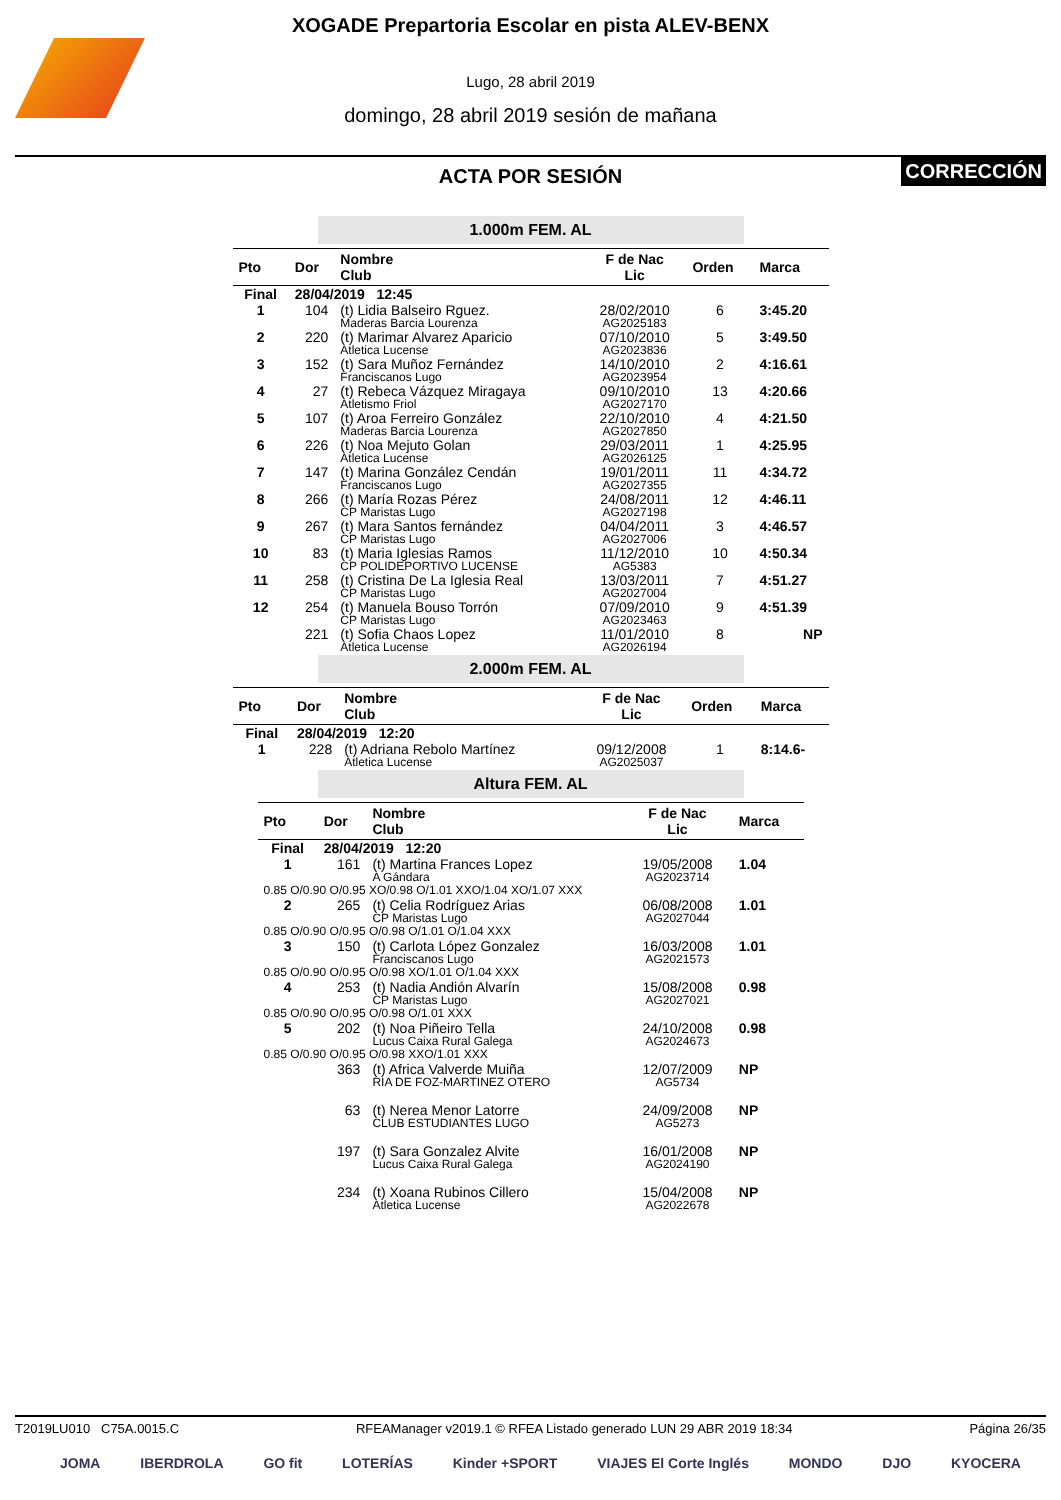XOGADE Prepartoria Escolar en pista ALEV-BENX
Lugo, 28 abril 2019
domingo, 28 abril 2019 sesión de mañana
ACTA POR SESIÓN CORRECCIÓN
1.000m FEM. AL
| Pto | Dor | Nombre Club | F de Nac Lic | Orden | Marca |
| --- | --- | --- | --- | --- | --- |
| Final | 28/04/2019 12:45 | | | | |
| 1 | 104 | (t) Lidia Balseiro Rguez. Maderas Barcia Lourenza | 28/02/2010 AG2025183 | 6 | 3:45.20 |
| 2 | 220 | (t) Marimar Alvarez Aparicio Atletica Lucense | 07/10/2010 AG2023836 | 5 | 3:49.50 |
| 3 | 152 | (t) Sara Muñoz Fernández Franciscanos Lugo | 14/10/2010 AG2023954 | 2 | 4:16.61 |
| 4 | 27 | (t) Rebeca Vázquez Miragaya Atletismo Friol | 09/10/2010 AG2027170 | 13 | 4:20.66 |
| 5 | 107 | (t) Aroa Ferreiro González Maderas Barcia Lourenza | 22/10/2010 AG2027850 | 4 | 4:21.50 |
| 6 | 226 | (t) Noa Mejuto Golan Atletica Lucense | 29/03/2011 AG2026125 | 1 | 4:25.95 |
| 7 | 147 | (t) Marina González Cendán Franciscanos Lugo | 19/01/2011 AG2027355 | 11 | 4:34.72 |
| 8 | 266 | (t) María Rozas Pérez CP Maristas Lugo | 24/08/2011 AG2027198 | 12 | 4:46.11 |
| 9 | 267 | (t) Mara Santos fernández CP Maristas Lugo | 04/04/2011 AG2027006 | 3 | 4:46.57 |
| 10 | 83 | (t) Maria Iglesias Ramos CP POLIDEPORTIVO LUCENSE | 11/12/2010 AG5383 | 10 | 4:50.34 |
| 11 | 258 | (t) Cristina De La Iglesia Real CP Maristas Lugo | 13/03/2011 AG2027004 | 7 | 4:51.27 |
| 12 | 254 | (t) Manuela Bouso Torrón CP Maristas Lugo | 07/09/2010 AG2023463 | 9 | 4:51.39 |
| | 221 | (t) Sofia Chaos Lopez Atletica Lucense | 11/01/2010 AG2026194 | 8 | NP |
2.000m FEM. AL
| Pto | Dor | Nombre Club | F de Nac Lic | Orden | Marca |
| --- | --- | --- | --- | --- | --- |
| Final | 28/04/2019 12:20 | | | | |
| 1 | 228 | (t) Adriana Rebolo Martínez Atletica Lucense | 09/12/2008 AG2025037 | 1 | 8:14.6- |
Altura FEM. AL
| Pto | Dor | Nombre Club | F de Nac Lic | Marca |
| --- | --- | --- | --- | --- |
| Final | 28/04/2019 12:20 | | | |
| 1 | 161 | (t) Martina Frances Lopez A Gándara | 19/05/2008 AG2023714 | 1.04 |
| 0.85 O/0.90 O/0.95 XO/0.98 O/1.01 XXO/1.04 XO/1.07 XXX | | | | |
| 2 | 265 | (t) Celia Rodríguez Arias CP Maristas Lugo | 06/08/2008 AG2027044 | 1.01 |
| 0.85 O/0.90 O/0.95 O/0.98 O/1.01 O/1.04 XXX | | | | |
| 3 | 150 | (t) Carlota López Gonzalez Franciscanos Lugo | 16/03/2008 AG2021573 | 1.01 |
| 0.85 O/0.90 O/0.95 O/0.98 XO/1.01 O/1.04 XXX | | | | |
| 4 | 253 | (t) Nadia Andión Alvarín CP Maristas Lugo | 15/08/2008 AG2027021 | 0.98 |
| 0.85 O/0.90 O/0.95 O/0.98 O/1.01 XXX | | | | |
| 5 | 202 | (t) Noa Piñeiro Tella Lucus Caixa Rural Galega | 24/10/2008 AG2024673 | 0.98 |
| 0.85 O/0.90 O/0.95 O/0.98 XXO/1.01 XXX | | | | |
| | 363 | (t) Africa Valverde Muiña RIA DE FOZ-MARTINEZ OTERO | 12/07/2009 AG5734 | NP |
| | 63 | (t) Nerea Menor Latorre CLUB ESTUDIANTES LUGO | 24/09/2008 AG5273 | NP |
| | 197 | (t) Sara Gonzalez Alvite Lucus Caixa Rural Galega | 16/01/2008 AG2024190 | NP |
| | 234 | (t) Xoana Rubinos Cillero Atletica Lucense | 15/04/2008 AG2022678 | NP |
T2019LU010 C75A.0015.C RFEAManager v2019.1 © RFEA Listado generado LUN 29 ABR 2019 18:34 Página 26/35
JOMA IBERDROLA GO fit LOTERÍAS Kinder +SPORT VIAJES El Corte Inglés MONDO DJO KYOCERA